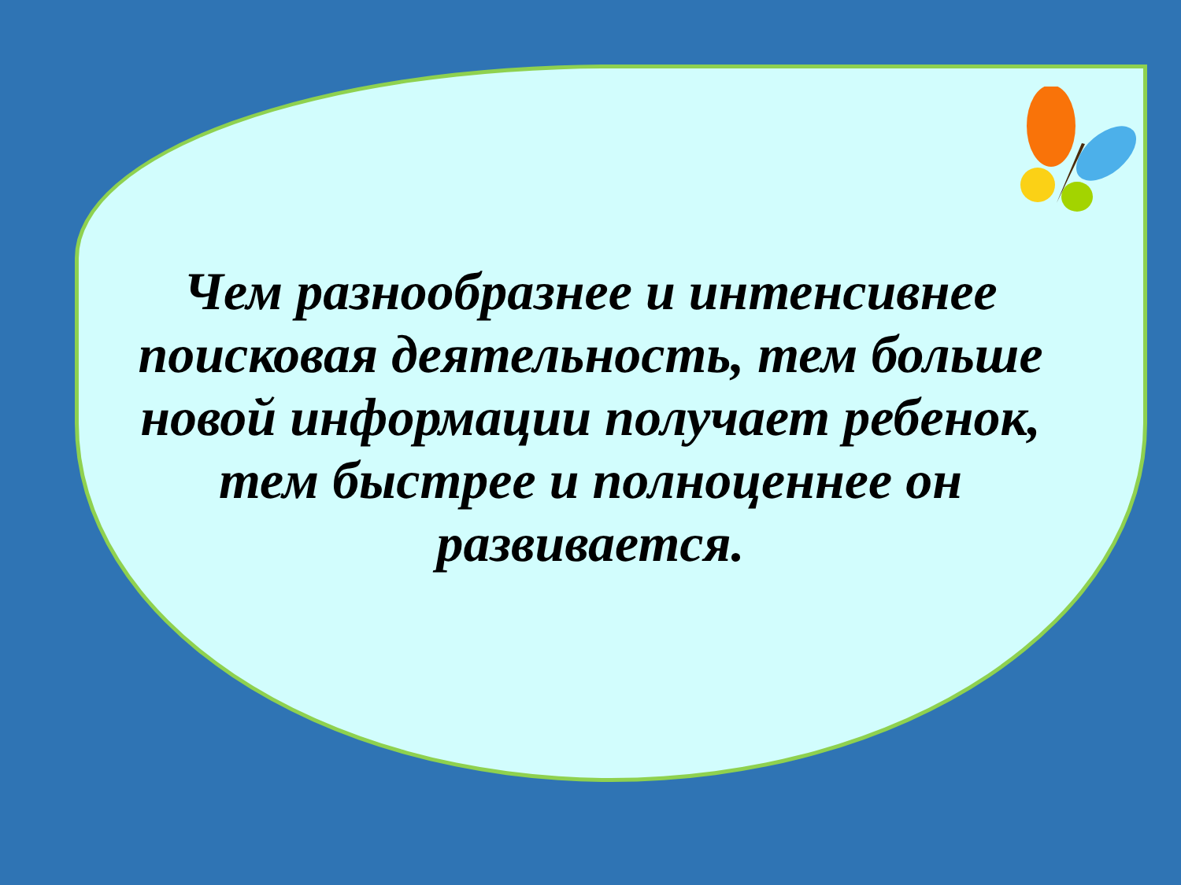Чем разнообразнее и интенсивнее поисковая деятельность, тем больше новой информации получает ребенок, тем быстрее и полноценнее он развивается.